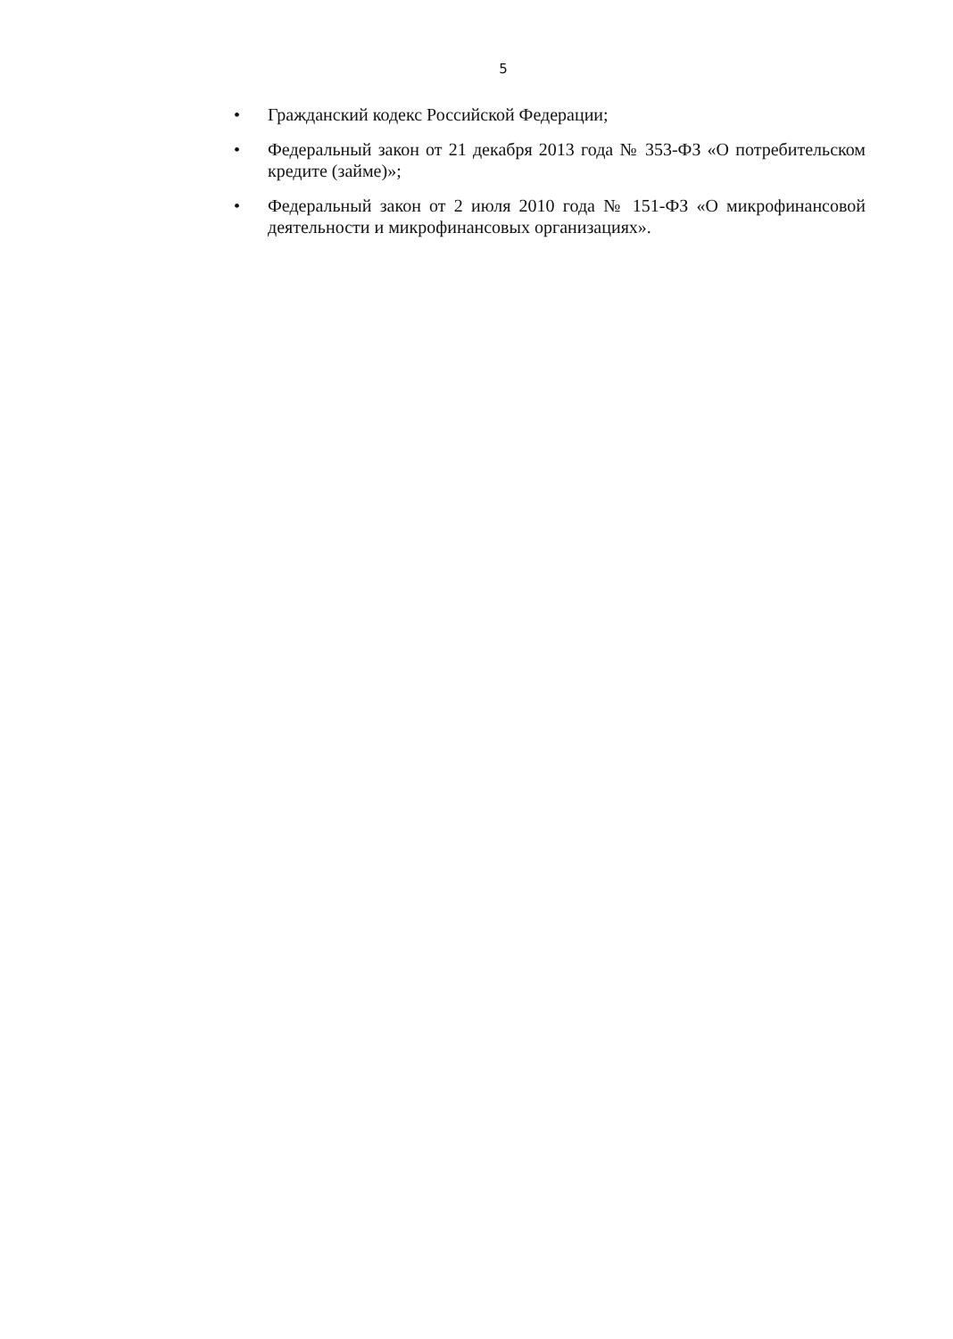5
• Гражданский кодекс Российской Федерации;
• Федеральный закон от 21 декабря 2013 года № 353-ФЗ «О потребительском кредите (займе)»;
• Федеральный закон от 2 июля 2010 года № 151-ФЗ «О микрофинансовой деятельности и микрофинансовых организациях».